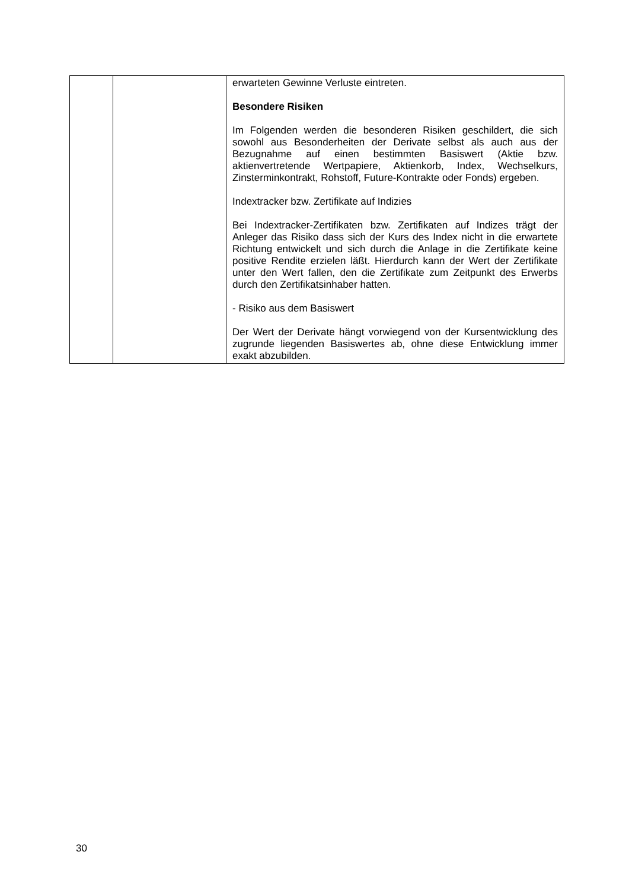| | | erwarteten Gewinne Verluste eintreten. Besondere Risiken Im Folgenden werden die besonderen Risiken geschildert, die sich sowohl aus Besonderheiten der Derivate selbst als auch aus der Bezugnahme auf einen bestimmten Basiswert (Aktie bzw. aktienvertretende Wertpapiere, Aktienkorb, Index, Wechselkurs, Zinsterminkontrakt, Rohstoff, Future-Kontrakte oder Fonds) ergeben. Indextracker bzw. Zertifikate auf Indizies Bei Indextracker-Zertifikaten bzw. Zertifikaten auf Indizes trägt der Anleger das Risiko dass sich der Kurs des Index nicht in die erwartete Richtung entwickelt und sich durch die Anlage in die Zertifikate keine positive Rendite erzielen läßt. Hierdurch kann der Wert der Zertifikate unter den Wert fallen, den die Zertifikate zum Zeitpunkt des Erwerbs durch den Zertifikatsinhaber hatten. - Risiko aus dem Basiswert Der Wert der Derivate hängt vorwiegend von der Kursentwicklung des zugrunde liegenden Basiswertes ab, ohne diese Entwicklung immer exakt abzubilden. |
30